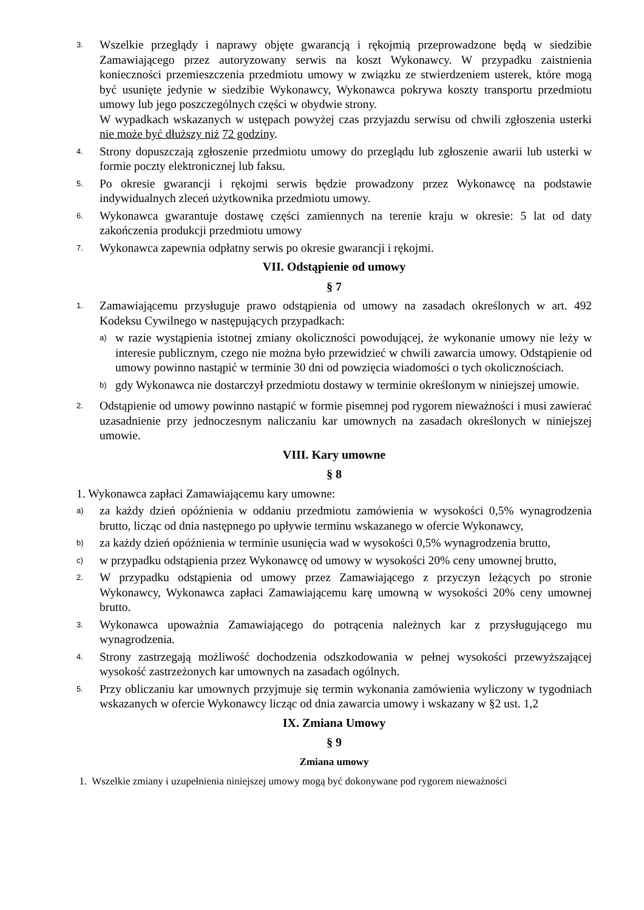3.
Wszelkie przeglądy i naprawy objęte gwarancją i rękojmią przeprowadzone będą w siedzibie Zamawiającego przez autoryzowany serwis na koszt Wykonawcy. W przypadku zaistnienia konieczności przemieszczenia przedmiotu umowy w związku ze stwierdzeniem usterek, które mogą być usunięte jedynie w siedzibie Wykonawcy, Wykonawca pokrywa koszty transportu przedmiotu umowy lub jego poszczególnych części w obydwie strony.
W wypadkach wskazanych w ustępach powyżej czas przyjazdu serwisu od chwili zgłoszenia usterki nie może być dłuższy niż 72 godziny.
4.
Strony dopuszczają zgłoszenie przedmiotu umowy do przeglądu lub zgłoszenie awarii lub usterki w formie poczty elektronicznej lub faksu.
5.
Po okresie gwarancji i rękojmi serwis będzie prowadzony przez Wykonawcę na podstawie indywidualnych zleceń użytkownika przedmiotu umowy.
6.
Wykonawca gwarantuje dostawę części zamiennych na terenie kraju w okresie: 5 lat od daty zakończenia produkcji przedmiotu umowy
7.
Wykonawca zapewnia odpłatny serwis po okresie gwarancji i rękojmi.
VII. Odstąpienie od umowy
§ 7
1.
Zamawiającemu przysługuje prawo odstąpienia od umowy na zasadach określonych w art. 492 Kodeksu Cywilnego w następujących przypadkach:
a)
w razie wystąpienia istotnej zmiany okoliczności powodującej, że wykonanie umowy nie leży w interesie publicznym, czego nie można było przewidzieć w chwili zawarcia umowy. Odstąpienie od umowy powinno nastąpić w terminie 30 dni od powzięcia wiadomości o tych okolicznościach.
b)
gdy Wykonawca nie dostarczył przedmiotu dostawy w terminie określonym w niniejszej umowie.
2.
Odstąpienie od umowy powinno nastąpić w formie pisemnej pod rygorem nieważności i musi zawierać uzasadnienie przy jednoczesnym naliczaniu kar umownych na zasadach określonych w niniejszej umowie.
VIII. Kary umowne
§ 8
1. Wykonawca zapłaci Zamawiającemu kary umowne:
a)
za każdy dzień opóźnienia w oddaniu przedmiotu zamówienia w wysokości 0,5% wynagrodzenia brutto, licząc od dnia następnego po upływie terminu wskazanego w ofercie Wykonawcy,
b)
za każdy dzień opóźnienia w terminie usunięcia wad w wysokości 0,5% wynagrodzenia brutto,
c)
w przypadku odstąpienia przez Wykonawcę od umowy w wysokości 20% ceny umownej brutto,
2.
W przypadku odstąpienia od umowy przez Zamawiającego z przyczyn leżących po stronie Wykonawcy, Wykonawca zapłaci Zamawiającemu karę umowną w wysokości 20% ceny umownej brutto.
3.
Wykonawca upoważnia Zamawiającego do potrącenia należnych kar z przysługującego mu wynagrodzenia.
4.
Strony zastrzegają możliwość dochodzenia odszkodowania w pełnej wysokości przewyższającej wysokość zastrzeżonych kar umownych na zasadach ogólnych.
5.
Przy obliczaniu kar umownych przyjmuje się termin wykonania zamówienia wyliczony w tygodniach wskazanych w ofercie Wykonawcy licząc od dnia zawarcia umowy i wskazany w §2 ust. 1,2
IX. Zmiana Umowy
§ 9
Zmiana umowy
1. Wszelkie zmiany i uzupełnienia niniejszej umowy mogą być dokonywane pod rygorem nieważności